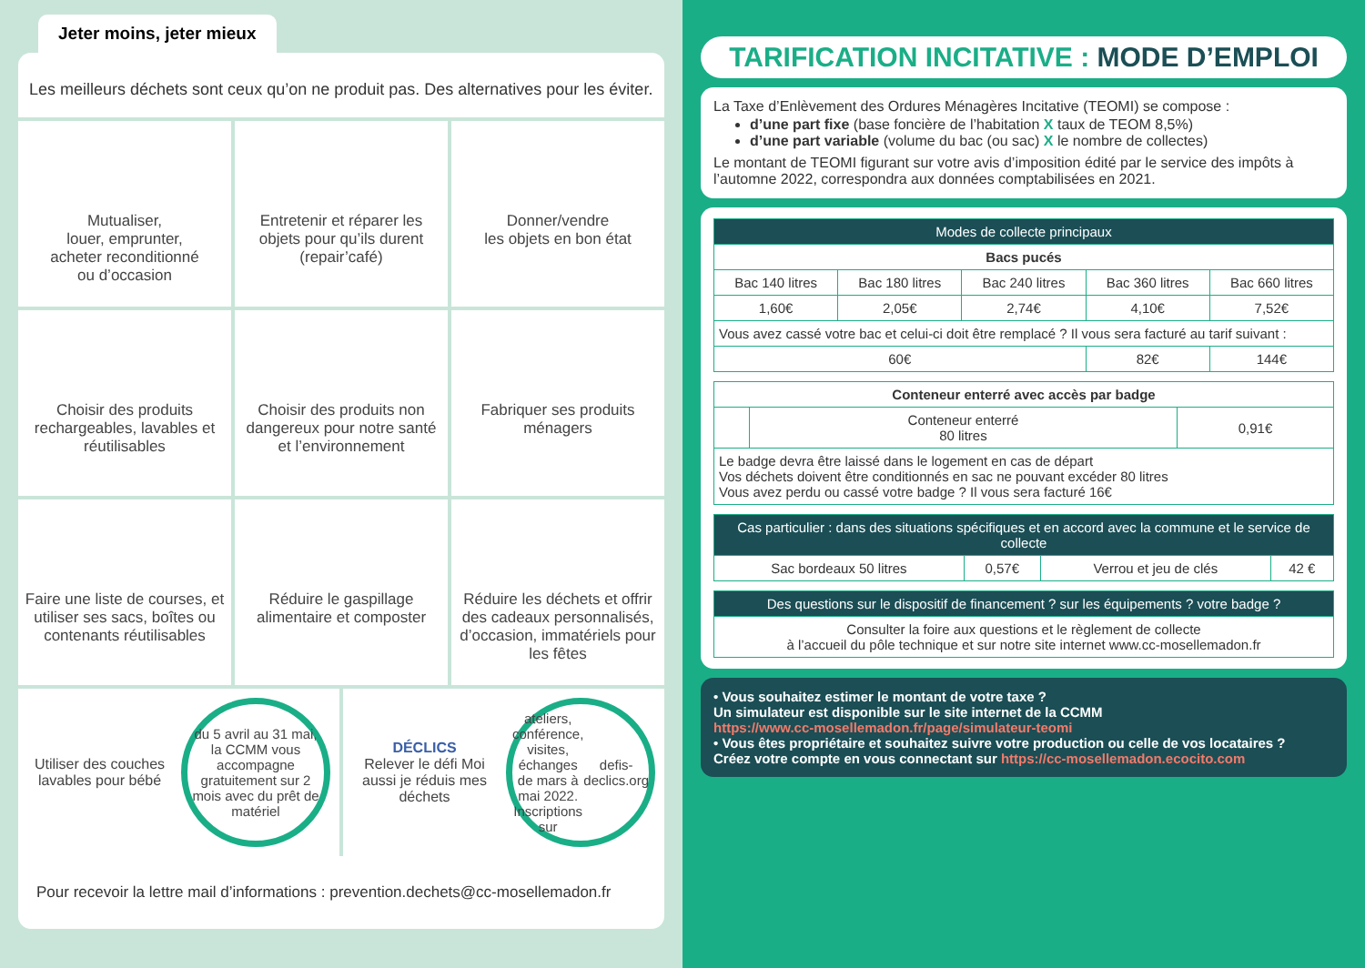Jeter moins, jeter mieux
Les meilleurs déchets sont ceux qu’on ne produit pas. Des alternatives pour les éviter.
Mutualiser,
louer, emprunter,
acheter reconditionné
ou d’occasion
Entretenir et réparer les objets pour qu’ils durent (repair’café)
Donner/vendre
les objets en bon état
Choisir des produits rechargeables, lavables et réutilisables
Choisir des produits non dangereux pour notre santé et l’environnement
Fabriquer ses produits ménagers
Faire une liste de courses, et utiliser ses sacs, boîtes ou contenants réutilisables
Réduire le gaspillage alimentaire et composter
Réduire les déchets et offrir des cadeaux personnalisés, d’occasion, immatériels pour les fêtes
Utiliser des couches lavables pour bébé
du 5 avril au 31 mai, la CCMM vous accompagne gratuitement sur 2 mois avec du prêt de matériel
DÉCLICS
Relever le défi Moi aussi je réduis mes déchets
ateliers, conférence, visites, échanges de mars à mai 2022. Inscriptions sur defis-declics.org
Pour recevoir la lettre mail d’informations : prevention.dechets@cc-mosellemadon.fr
TARIFICATION INCITATIVE : MODE D’EMPLOI
La Taxe d’Enlèvement des Ordures Ménagères Incitative (TEOMI) se compose :
d’une part fixe (base foncière de l’habitation X taux de TEOM 8,5%)
d’une part variable (volume du bac (ou sac) X le nombre de collectes)
Le montant de TEOMI figurant sur votre avis d’imposition édité par le service des impôts à l’automne 2022, correspondra aux données comptabilisées en 2021.
| Modes de collecte principaux | | | | |
| --- | --- | --- | --- | --- |
| Bacs pucés | | | | |
| Bac 140 litres | Bac 180 litres | Bac 240 litres | Bac 360 litres | Bac 660 litres |
| 1,60€ | 2,05€ | 2,74€ | 4,10€ | 7,52€ |
| Vous avez cassé votre bac et celui-ci doit être remplacé ? Il vous sera facturé au tarif suivant : | | | | |
| 60€ | | | 82€ | 144€ |
| Conteneur enterré avec accès par badge | | |
| --- | --- | --- |
| | Conteneur enterré 80 litres | 0,91€ |
| Le badge devra être laissé dans le logement en cas de départ Vos déchets doivent être conditionnés en sac ne pouvant excéder 80 litres Vous avez perdu ou cassé votre badge ? Il vous sera facturé 16€ | | |
| Cas particulier : dans des situations spécifiques et en accord avec la commune et le service de collecte | | | |
| --- | --- | --- | --- |
| Sac bordeaux 50 litres | 0,57€ | Verrou et jeu de clés | 42 € |
| Des questions sur le dispositif de financement ? sur les équipements ? votre badge ? |
| --- |
| Consulter la foire aux questions et le règlement de collecte à l’accueil du pôle technique et sur notre site internet www.cc-mosellemadon.fr |
• Vous souhaitez estimer le montant de votre taxe ?
Un simulateur est disponible sur le site internet de la CCMM
https://www.cc-mosellemadon.fr/page/simulateur-teomi
• Vous êtes propriétaire et souhaitez suivre votre production ou celle de vos locataires ?
Créez votre compte en vous connectant sur https://cc-mosellemadon.ecocito.com